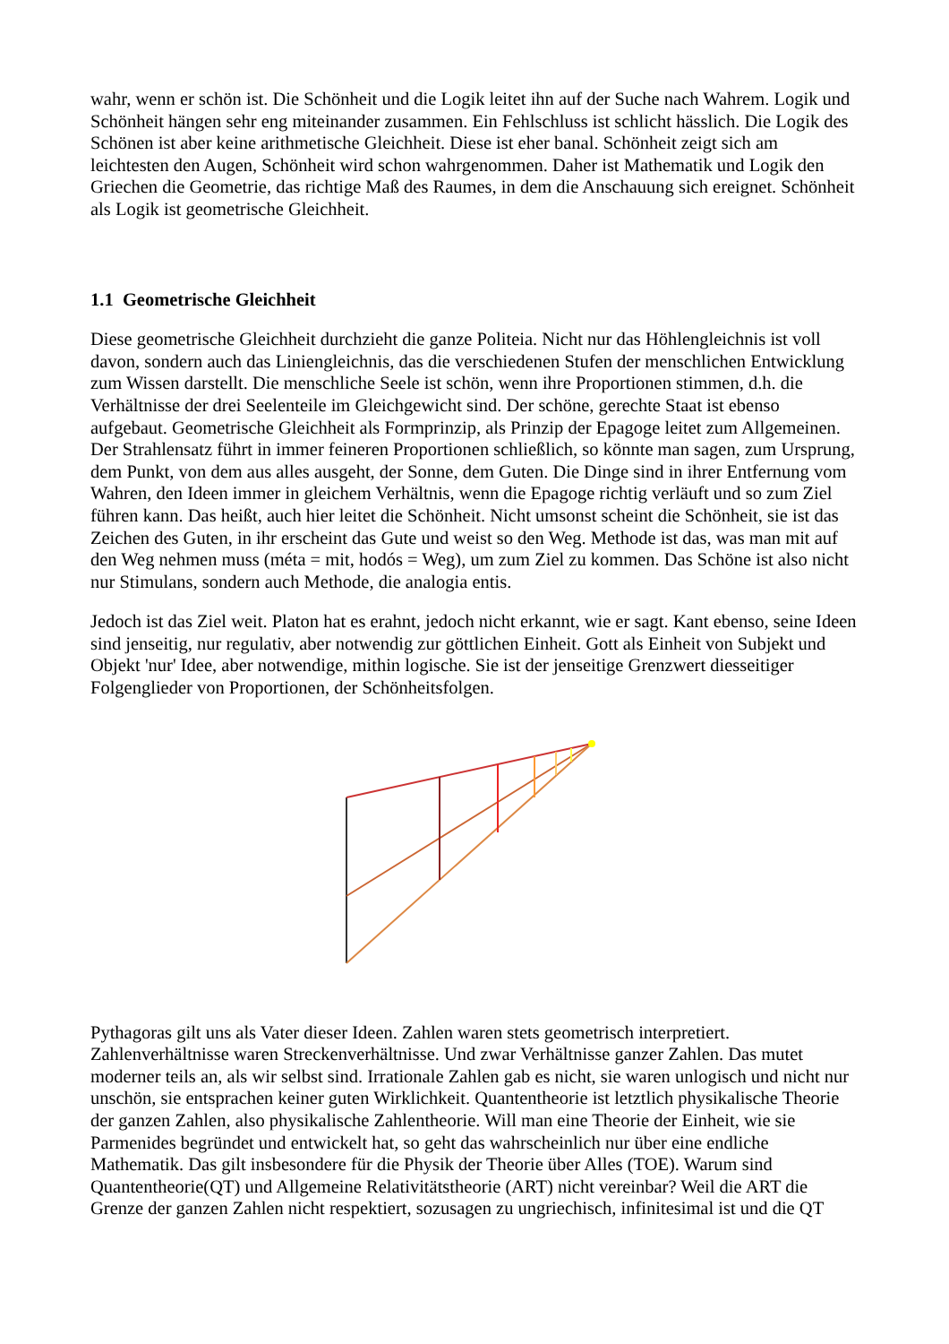wahr, wenn er schön ist. Die Schönheit und die Logik leitet ihn auf der Suche nach Wahrem. Logik und Schönheit hängen sehr eng miteinander zusammen. Ein Fehlschluss ist schlicht hässlich. Die Logik des Schönen ist aber keine arithmetische Gleichheit. Diese ist eher banal. Schönheit zeigt sich am leichtesten den Augen, Schönheit wird schon wahrgenommen. Daher ist Mathematik und Logik den Griechen die Geometrie, das richtige Maß des Raumes, in dem die Anschauung sich ereignet. Schönheit als Logik ist geometrische Gleichheit.
1.1 Geometrische Gleichheit
Diese geometrische Gleichheit durchzieht die ganze Politeia. Nicht nur das Höhlengleichnis ist voll davon, sondern auch das Liniengleichnis, das die verschiedenen Stufen der menschlichen Entwicklung zum Wissen darstellt. Die menschliche Seele ist schön, wenn ihre Proportionen stimmen, d.h. die Verhältnisse der drei Seelenteile im Gleichgewicht sind. Der schöne, gerechte Staat ist ebenso aufgebaut. Geometrische Gleichheit als Formprinzip, als Prinzip der Epagoge leitet zum Allgemeinen. Der Strahlensatz führt in immer feineren Proportionen schließlich, so könnte man sagen, zum Ursprung, dem Punkt, von dem aus alles ausgeht, der Sonne, dem Guten. Die Dinge sind in ihrer Entfernung vom Wahren, den Ideen immer in gleichem Verhältnis, wenn die Epagoge richtig verläuft und so zum Ziel führen kann. Das heißt, auch hier leitet die Schönheit. Nicht umsonst scheint die Schönheit, sie ist das Zeichen des Guten, in ihr erscheint das Gute und weist so den Weg. Methode ist das, was man mit auf den Weg nehmen muss (méta = mit, hodós = Weg), um zum Ziel zu kommen. Das Schöne ist also nicht nur Stimulans, sondern auch Methode, die analogia entis.
Jedoch ist das Ziel weit. Platon hat es erahnt, jedoch nicht erkannt, wie er sagt. Kant ebenso, seine Ideen sind jenseitig, nur regulativ, aber notwendig zur göttlichen Einheit. Gott als Einheit von Subjekt und Objekt 'nur' Idee, aber notwendige, mithin logische. Sie ist der jenseitige Grenzwert diesseitiger Folgenglieder von Proportionen, der Schönheitsfolgen.
Pythagoras gilt uns als Vater dieser Ideen. Zahlen waren stets geometrisch interpretiert. Zahlenverhältnisse waren Streckenverhältnisse. Und zwar Verhältnisse ganzer Zahlen. Das mutet moderner teils an, als wir selbst sind. Irrationale Zahlen gab es nicht, sie waren unlogisch und nicht nur unschön, sie entsprachen keiner guten Wirklichkeit. Quantentheorie ist letztlich physikalische Theorie der ganzen Zahlen, also physikalische Zahlentheorie. Will man eine Theorie der Einheit, wie sie Parmenides begründet und entwickelt hat, so geht das wahrscheinlich nur über eine endliche Mathematik. Das gilt insbesondere für die Physik der Theorie über Alles (TOE). Warum sind Quantentheorie(QT) und Allgemeine Relativitätstheorie (ART) nicht vereinbar? Weil die ART die Grenze der ganzen Zahlen nicht respektiert, sozusagen zu ungriechisch, infinitesimal ist und die QT